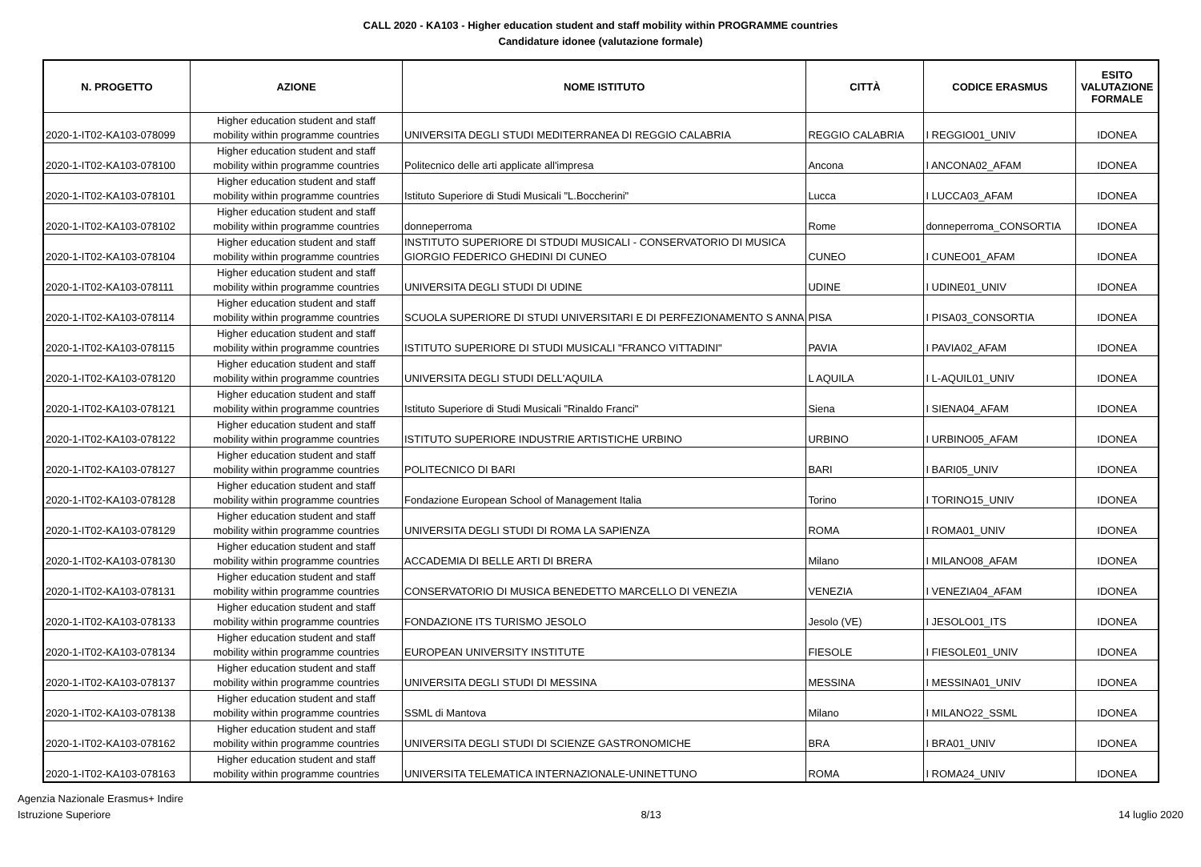CALL 2020 - KA103 - Higher education student and staff mobility within PROGRAMME countries
Candidature idonee (valutazione formale)
| N. PROGETTO | AZIONE | NOME ISTITUTO | CITTÀ | CODICE ERASMUS | ESITO VALUTAZIONE FORMALE |
| --- | --- | --- | --- | --- | --- |
| 2020-1-IT02-KA103-078099 | Higher education student and staff mobility within programme countries | UNIVERSITA DEGLI STUDI MEDITERRANEA DI REGGIO CALABRIA | REGGIO CALABRIA | I REGGIO01_UNIV | IDONEA |
| 2020-1-IT02-KA103-078100 | Higher education student and staff mobility within programme countries | Politecnico delle arti applicate all'impresa | Ancona | I ANCONA02_AFAM | IDONEA |
| 2020-1-IT02-KA103-078101 | Higher education student and staff mobility within programme countries | Istituto Superiore di Studi Musicali "L.Boccherini" | Lucca | I LUCCA03_AFAM | IDONEA |
| 2020-1-IT02-KA103-078102 | Higher education student and staff mobility within programme countries | donneperroma | Rome | donneperroma_CONSORTIA | IDONEA |
| 2020-1-IT02-KA103-078104 | Higher education student and staff mobility within programme countries | INSTITUTO SUPERIORE DI STDUDI MUSICALI - CONSERVATORIO DI MUSICA GIORGIO FEDERICO GHEDINI DI CUNEO | CUNEO | I CUNEO01_AFAM | IDONEA |
| 2020-1-IT02-KA103-078111 | Higher education student and staff mobility within programme countries | UNIVERSITA DEGLI STUDI DI UDINE | UDINE | I UDINE01_UNIV | IDONEA |
| 2020-1-IT02-KA103-078114 | Higher education student and staff mobility within programme countries | SCUOLA SUPERIORE DI STUDI UNIVERSITARI E DI PERFEZIONAMENTO S ANNA | PISA | I PISA03_CONSORTIA | IDONEA |
| 2020-1-IT02-KA103-078115 | Higher education student and staff mobility within programme countries | ISTITUTO SUPERIORE DI STUDI MUSICALI "FRANCO VITTADINI" | PAVIA | I PAVIA02_AFAM | IDONEA |
| 2020-1-IT02-KA103-078120 | Higher education student and staff mobility within programme countries | UNIVERSITA DEGLI STUDI DELL'AQUILA | L AQUILA | I L-AQUIL01_UNIV | IDONEA |
| 2020-1-IT02-KA103-078121 | Higher education student and staff mobility within programme countries | Istituto Superiore di Studi Musicali "Rinaldo Franci" | Siena | I SIENA04_AFAM | IDONEA |
| 2020-1-IT02-KA103-078122 | Higher education student and staff mobility within programme countries | ISTITUTO SUPERIORE INDUSTRIE ARTISTICHE URBINO | URBINO | I URBINO05_AFAM | IDONEA |
| 2020-1-IT02-KA103-078127 | Higher education student and staff mobility within programme countries | POLITECNICO DI BARI | BARI | I BARI05_UNIV | IDONEA |
| 2020-1-IT02-KA103-078128 | Higher education student and staff mobility within programme countries | Fondazione European School of Management Italia | Torino | I TORINO15_UNIV | IDONEA |
| 2020-1-IT02-KA103-078129 | Higher education student and staff mobility within programme countries | UNIVERSITA DEGLI STUDI DI ROMA LA SAPIENZA | ROMA | I ROMA01_UNIV | IDONEA |
| 2020-1-IT02-KA103-078130 | Higher education student and staff mobility within programme countries | ACCADEMIA DI BELLE ARTI DI BRERA | Milano | I MILANO08_AFAM | IDONEA |
| 2020-1-IT02-KA103-078131 | Higher education student and staff mobility within programme countries | CONSERVATORIO DI MUSICA BENEDETTO MARCELLO DI VENEZIA | VENEZIA | I VENEZIA04_AFAM | IDONEA |
| 2020-1-IT02-KA103-078133 | Higher education student and staff mobility within programme countries | FONDAZIONE ITS TURISMO JESOLO | Jesolo (VE) | I JESOLO01_ITS | IDONEA |
| 2020-1-IT02-KA103-078134 | Higher education student and staff mobility within programme countries | EUROPEAN UNIVERSITY INSTITUTE | FIESOLE | I FIESOLE01_UNIV | IDONEA |
| 2020-1-IT02-KA103-078137 | Higher education student and staff mobility within programme countries | UNIVERSITA DEGLI STUDI DI MESSINA | MESSINA | I MESSINA01_UNIV | IDONEA |
| 2020-1-IT02-KA103-078138 | Higher education student and staff mobility within programme countries | SSML di Mantova | Milano | I MILANO22_SSML | IDONEA |
| 2020-1-IT02-KA103-078162 | Higher education student and staff mobility within programme countries | UNIVERSITA DEGLI STUDI DI SCIENZE GASTRONOMICHE | BRA | I BRA01_UNIV | IDONEA |
| 2020-1-IT02-KA103-078163 | Higher education student and staff mobility within programme countries | UNIVERSITA TELEMATICA INTERNAZIONALE-UNINETTUNO | ROMA | I ROMA24_UNIV | IDONEA |
Agenzia Nazionale Erasmus+ Indire
Istruzione Superiore
8/13 14 luglio 2020